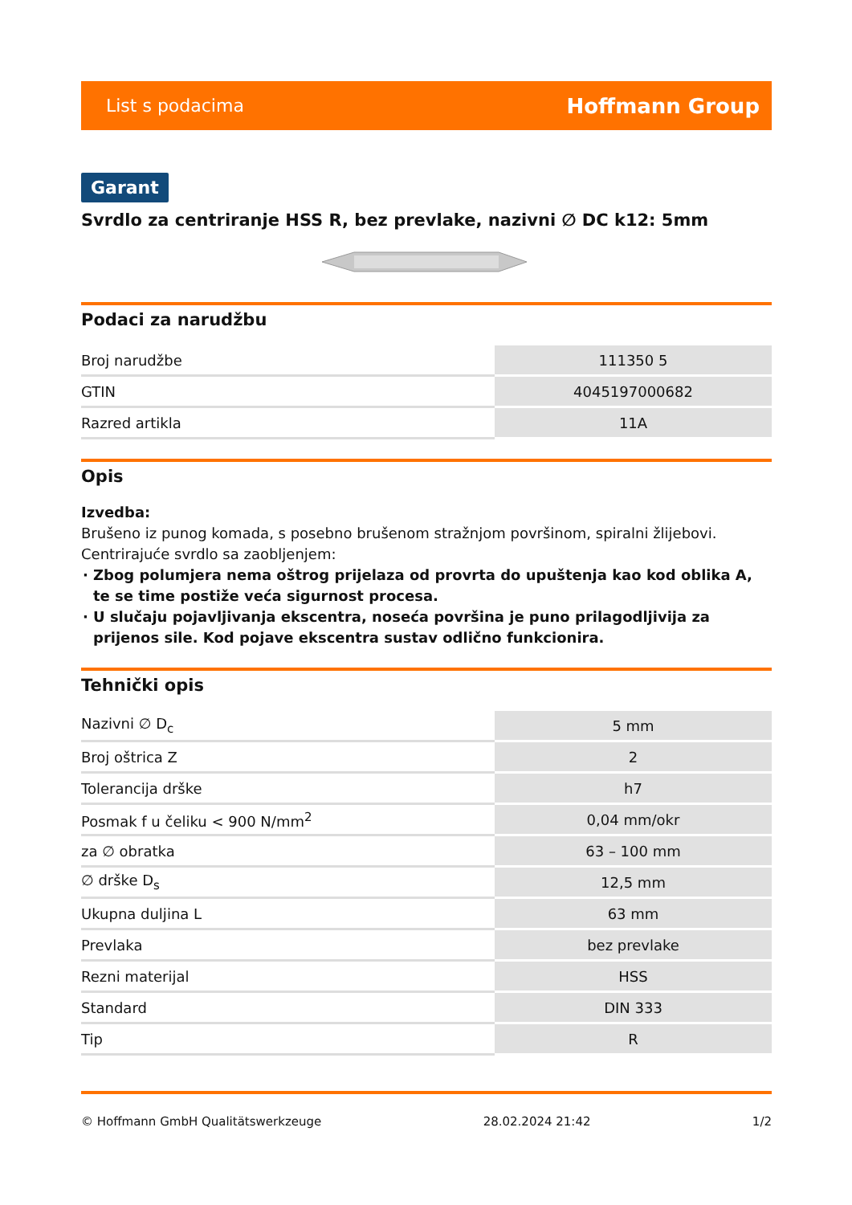List s podacima Hoffmann Group
Garant
Svrdlo za centriranje HSS R, bez prevlake, nazivni ∅ DC k12: 5mm
Podaci za narudžbu
| Broj narudžbe | 111350 5 |
| GTIN | 4045197000682 |
| Razred artikla | 11A |
Opis
Izvedba:
Brušeno iz punog komada, s posebno brušenom stražnjom površinom, spiralni žlijebovi.
Centrirajuće svrdlo sa zaobljenjem:
Zbog polumjera nema oštrog prijelaza od provrta do upuštenja kao kod oblika A, te se time postiže veća sigurnost procesa.
U slučaju pojavljivanja ekscentra, noseća površina je puno prilagodljivija za prijenos sile. Kod pojave ekscentra sustav odlično funkcionira.
Tehnički opis
| Nazivni ∅ D<sub>c</sub> | 5 mm |
| Broj oštrica Z | 2 |
| Tolerancija drške | h7 |
| Posmak f u čeliku < 900 N/mm<sup>2</sup> | 0,04 mm/okr |
| za ∅ obratka | 63 – 100 mm |
| ∅ drške D<sub>s</sub> | 12,5 mm |
| Ukupna duljina L | 63 mm |
| Prevlaka | bez prevlake |
| Rezni materijal | HSS |
| Standard | DIN 333 |
| Tip | R |
© Hoffmann GmbH Qualitätswerkzeuge 28.02.2024 21:42 1/2